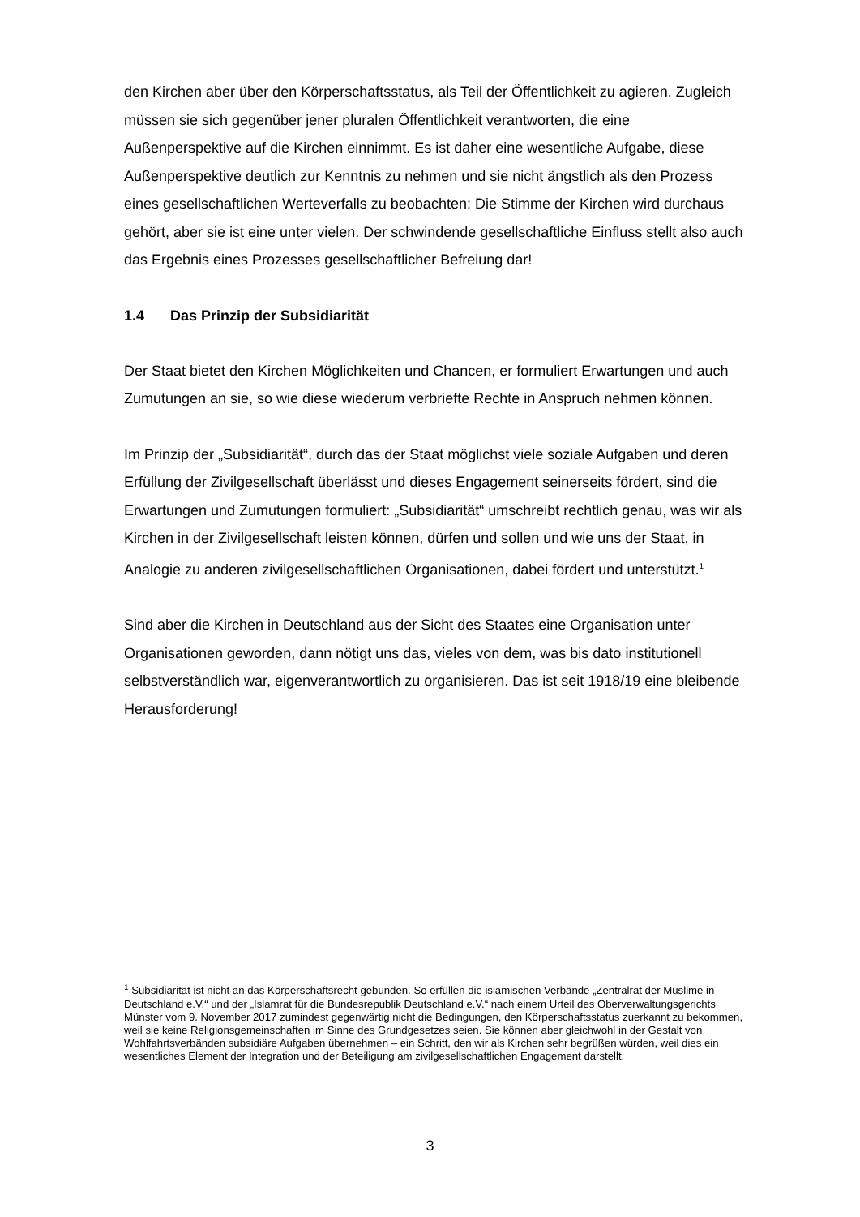den Kirchen aber über den Körperschaftsstatus, als Teil der Öffentlichkeit zu agieren. Zugleich müssen sie sich gegenüber jener pluralen Öffentlichkeit verantworten, die eine Außenperspektive auf die Kirchen einnimmt. Es ist daher eine wesentliche Aufgabe, diese Außenperspektive deutlich zur Kenntnis zu nehmen und sie nicht ängstlich als den Prozess eines gesellschaftlichen Werteverfalls zu beobachten: Die Stimme der Kirchen wird durchaus gehört, aber sie ist eine unter vielen. Der schwindende gesellschaftliche Einfluss stellt also auch das Ergebnis eines Prozesses gesellschaftlicher Befreiung dar!
1.4 Das Prinzip der Subsidiarität
Der Staat bietet den Kirchen Möglichkeiten und Chancen, er formuliert Erwartungen und auch Zumutungen an sie, so wie diese wiederum verbriefte Rechte in Anspruch nehmen können.
Im Prinzip der „Subsidiarität“, durch das der Staat möglichst viele soziale Aufgaben und deren Erfüllung der Zivilgesellschaft überlässt und dieses Engagement seinerseits fördert, sind die Erwartungen und Zumutungen formuliert: „Subsidiarität“ umschreibt rechtlich genau, was wir als Kirchen in der Zivilgesellschaft leisten können, dürfen und sollen und wie uns der Staat, in Analogie zu anderen zivilgesellschaftlichen Organisationen, dabei fördert und unterstützt.<sup>1</sup>
Sind aber die Kirchen in Deutschland aus der Sicht des Staates eine Organisation unter Organisationen geworden, dann nötigt uns das, vieles von dem, was bis dato institutionell selbstverständlich war, eigenverantwortlich zu organisieren. Das ist seit 1918/19 eine bleibende Herausforderung!
<sup>1</sup> Subsidiarität ist nicht an das Körperschaftsrecht gebunden. So erfüllen die islamischen Verbände „Zentralrat der Muslime in Deutschland e.V.“ und der „Islamrat für die Bundesrepublik Deutschland e.V.“ nach einem Urteil des Oberverwaltungsgerichts Münster vom 9. November 2017 zumindest gegenwärtig nicht die Bedingungen, den Körperschaftsstatus zuerkannt zu bekommen, weil sie keine Religionsgemeinschaften im Sinne des Grundgesetzes seien. Sie können aber gleichwohl in der Gestalt von Wohlfahrtsverbänden subsidiäre Aufgaben übernehmen – ein Schritt, den wir als Kirchen sehr begrüßen würden, weil dies ein wesentliches Element der Integration und der Beteiligung am zivilgesellschaftlichen Engagement darstellt.
3